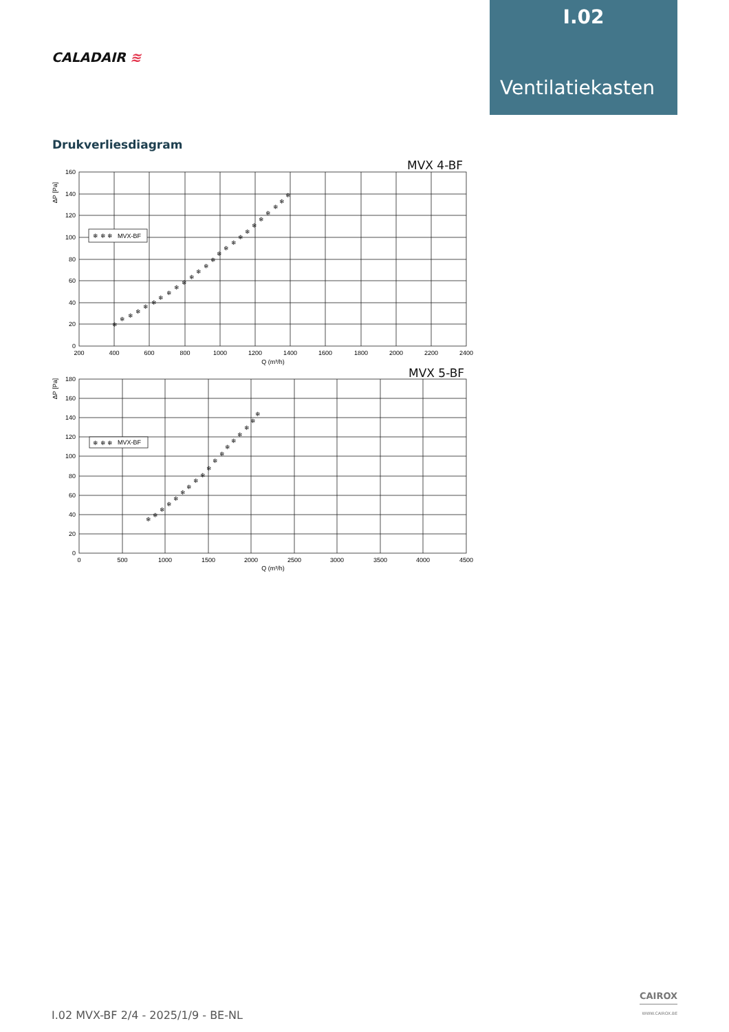I.02
Ventilatiekasten
CALADAIR ≋
Drukverliesdiagram
MVX 4-BF
❄
ΔP [Pa]
❄ ❄ ❄
MVX-BF
❄
❄
❄
❄
❄
❄
❄
❄
❄
❄
❄
❄
❄
❄
❄
❄
❄
❄
❄
❄
❄
❄
❄
❄
❄
160
140
120
100
80
60
40
20
0
200
400
600
800
1000
1200
1400
1600
1800
2000
2200
2400
Q (m³/h)
MVX 5-BF
ΔP [Pa]
❄ ❄ ❄
MVX-BF
❄
❄
❄
❄
❄
❄
❄
❄
❄
❄
❄
❄
❄
❄
❄
❄
❄
❄
180
160
140
120
100
80
60
40
20
0
0
500
1000
1500
2000
2500
3000
3500
4000
4500
Q (m³/h)
I.02 MVX-BF 2/4 - 2025/1/9 - BE-NL
CAIROX
WWW.CAIROX.BE